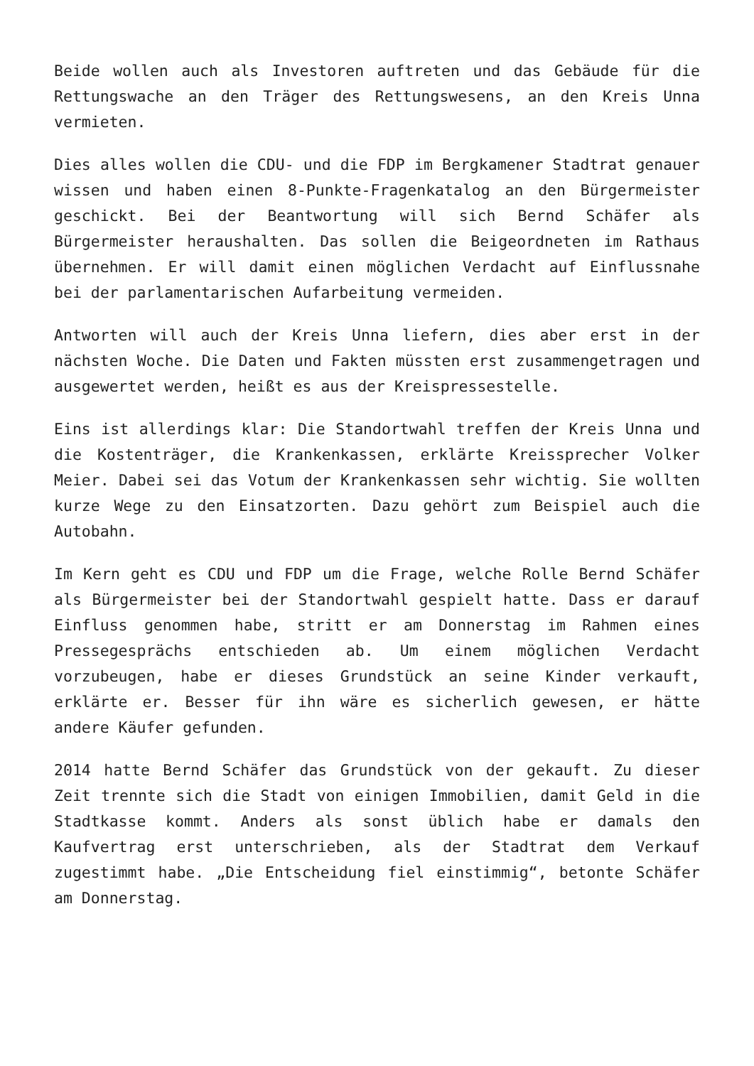Beide wollen auch als Investoren auftreten und das Gebäude für die Rettungswache an den Träger des Rettungswesens, an den Kreis Unna vermieten.
Dies alles wollen die CDU- und die FDP im Bergkamener Stadtrat genauer wissen und haben einen 8-Punkte-Fragenkatalog an den Bürgermeister geschickt. Bei der Beantwortung will sich Bernd Schäfer als Bürgermeister heraushalten. Das sollen die Beigeordneten im Rathaus übernehmen. Er will damit einen möglichen Verdacht auf Einflussnahe bei der parlamentarischen Aufarbeitung vermeiden.
Antworten will auch der Kreis Unna liefern, dies aber erst in der nächsten Woche. Die Daten und Fakten müssten erst zusammengetragen und ausgewertet werden, heißt es aus der Kreispressestelle.
Eins ist allerdings klar: Die Standortwahl treffen der Kreis Unna und die Kostenträger, die Krankenkassen, erklärte Kreissprecher Volker Meier. Dabei sei das Votum der Krankenkassen sehr wichtig. Sie wollten kurze Wege zu den Einsatzorten. Dazu gehört zum Beispiel auch die Autobahn.
Im Kern geht es CDU und FDP um die Frage, welche Rolle Bernd Schäfer als Bürgermeister bei der Standortwahl gespielt hatte. Dass er darauf Einfluss genommen habe, stritt er am Donnerstag im Rahmen eines Pressegesprächs entschieden ab. Um einem möglichen Verdacht vorzubeugen, habe er dieses Grundstück an seine Kinder verkauft, erklärte er. Besser für ihn wäre es sicherlich gewesen, er hätte andere Käufer gefunden.
2014 hatte Bernd Schäfer das Grundstück von der gekauft. Zu dieser Zeit trennte sich die Stadt von einigen Immobilien, damit Geld in die Stadtkasse kommt. Anders als sonst üblich habe er damals den Kaufvertrag erst unterschrieben, als der Stadtrat dem Verkauf zugestimmt habe. „Die Entscheidung fiel einstimmig“, betonte Schäfer am Donnerstag.